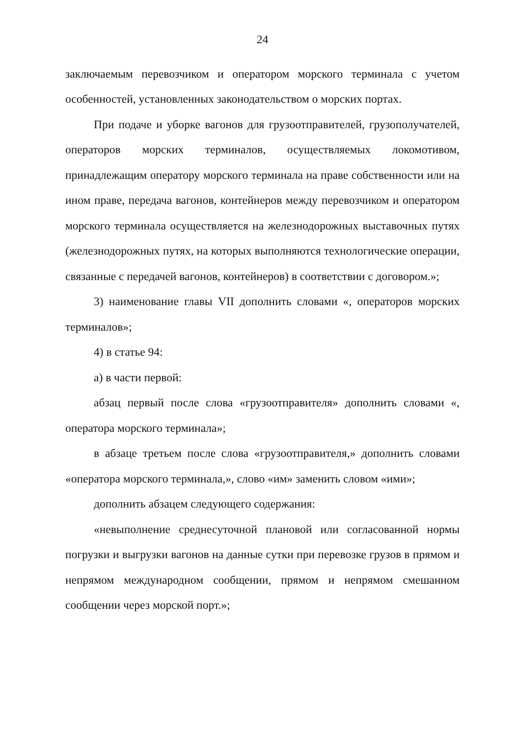24
заключаемым перевозчиком и оператором морского терминала с учетом особенностей, установленных законодательством о морских портах.
При подаче и уборке вагонов для грузоотправителей, грузополучателей, операторов морских терминалов, осуществляемых локомотивом, принадлежащим оператору морского терминала на праве собственности или на ином праве, передача вагонов, контейнеров между перевозчиком и оператором морского терминала осуществляется на железнодорожных выставочных путях (железнодорожных путях, на которых выполняются технологические операции, связанные с передачей вагонов, контейнеров) в соответствии с договором.»;
3) наименование главы VII дополнить словами «, операторов морских терминалов»;
4) в статье 94:
а) в части первой:
абзац первый после слова «грузоотправителя» дополнить словами «, оператора морского терминала»;
в абзаце третьем после слова «грузоотправителя,» дополнить словами «оператора морского терминала,», слово «им» заменить словом «ими»;
дополнить абзацем следующего содержания:
«невыполнение среднесуточной плановой или согласованной нормы погрузки и выгрузки вагонов на данные сутки при перевозке грузов в прямом и непрямом международном сообщении, прямом и непрямом смешанном сообщении через морской порт.»;